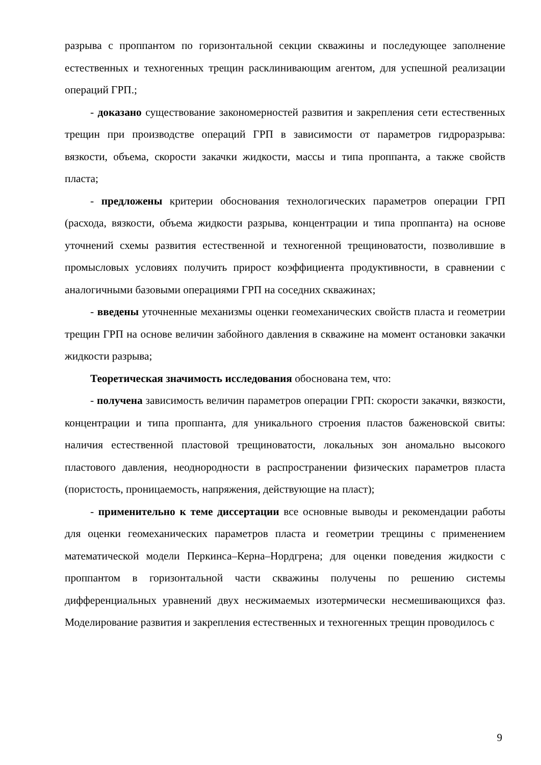разрыва с проппантом по горизонтальной секции скважины и последующее заполнение естественных и техногенных трещин расклинивающим агентом, для успешной реализации операций ГРП.;
- доказано существование закономерностей развития и закрепления сети естественных трещин при производстве операций ГРП в зависимости от параметров гидроразрыва: вязкости, объема, скорости закачки жидкости, массы и типа проппанта, а также свойств пласта;
- предложены критерии обоснования технологических параметров операции ГРП (расхода, вязкости, объема жидкости разрыва, концентрации и типа проппанта) на основе уточнений схемы развития естественной и техногенной трещиноватости, позволившие в промысловых условиях получить прирост коэффициента продуктивности, в сравнении с аналогичными базовыми операциями ГРП на соседних скважинах;
- введены уточненные механизмы оценки геомеханических свойств пласта и геометрии трещин ГРП на основе величин забойного давления в скважине на момент остановки закачки жидкости разрыва;
Теоретическая значимость исследования обоснована тем, что:
- получена зависимость величин параметров операции ГРП: скорости закачки, вязкости, концентрации и типа проппанта, для уникального строения пластов баженовской свиты: наличия естественной пластовой трещиноватости, локальных зон аномально высокого пластового давления, неоднородности в распространении физических параметров пласта (пористость, проницаемость, напряжения, действующие на пласт);
- применительно к теме диссертации все основные выводы и рекомендации работы для оценки геомеханических параметров пласта и геометрии трещины с применением математической модели Перкинса–Керна–Нордгрена; для оценки поведения жидкости с проппантом в горизонтальной части скважины получены по решению системы дифференциальных уравнений двух несжимаемых изотермически несмешивающихся фаз. Моделирование развития и закрепления естественных и техногенных трещин проводилось с
9